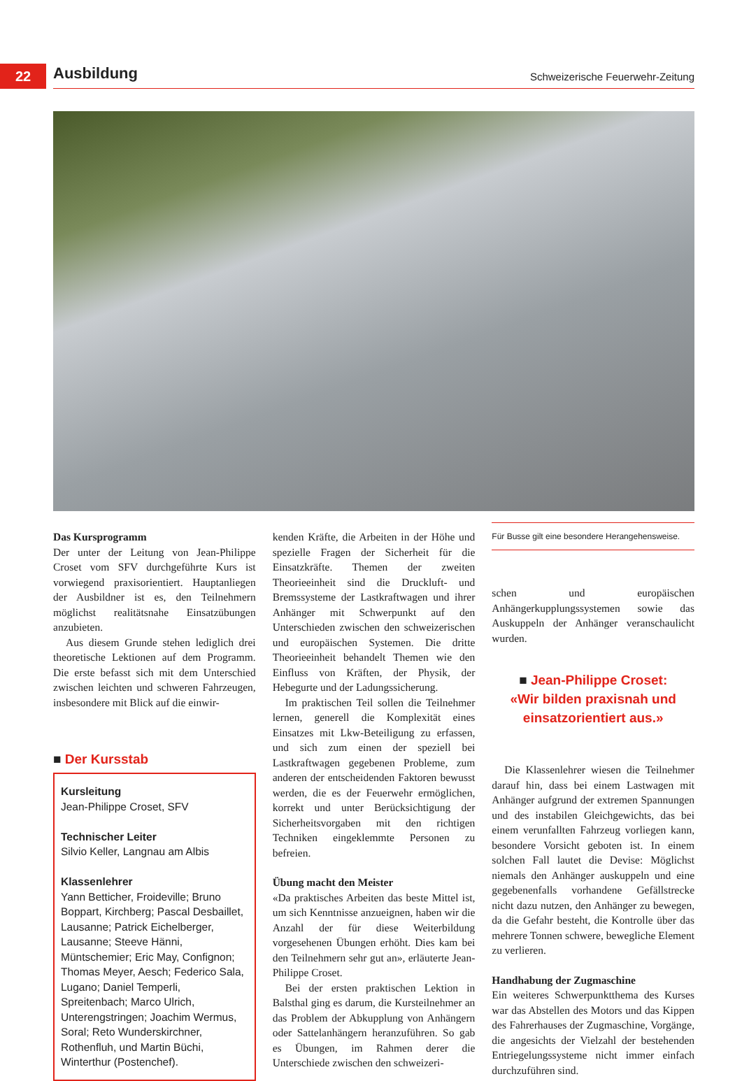22
Ausbildung Schweizerische Feuerwehr-Zeitung
Das Kursprogramm
Der unter der Leitung von Jean-Philippe Croset vom SFV durchgeführte Kurs ist vorwiegend praxisorientiert. Hauptanliegen der Ausbildner ist es, den Teilnehmern möglichst realitätsnahe Einsatzübungen anzubieten.
Aus diesem Grunde stehen lediglich drei theoretische Lektionen auf dem Programm. Die erste befasst sich mit dem Unterschied zwischen leichten und schweren Fahrzeugen, insbesondere mit Blick auf die einwir-
■ Der Kursstab
Kursleitung
Jean-Philippe Croset, SFV
Technischer Leiter
Silvio Keller, Langnau am Albis
Klassenlehrer
Yann Betticher, Froideville; Bruno Boppart, Kirchberg; Pascal Desbaillet, Lausanne; Patrick Eichelberger, Lausanne; Steeve Hänni, Müntschemier; Eric May, Confignon; Thomas Meyer, Aesch; Federico Sala, Lugano; Daniel Temperli, Spreitenbach; Marco Ulrich, Unterengstringen; Joachim Wermus, Soral; Reto Wunderskirchner, Rothenfluh, und Martin Büchi, Winterthur (Postenchef).
kenden Kräfte, die Arbeiten in der Höhe und spezielle Fragen der Sicherheit für die Einsatzkräfte. Themen der zweiten Theorieeinheit sind die Druckluft- und Bremssysteme der Lastkraftwagen und ihrer Anhänger mit Schwerpunkt auf den Unterschieden zwischen den schweizerischen und europäischen Systemen. Die dritte Theorieeinheit behandelt Themen wie den Einfluss von Kräften, der Physik, der Hebegurte und der Ladungssicherung.
Im praktischen Teil sollen die Teilnehmer lernen, generell die Komplexität eines Einsatzes mit Lkw-Beteiligung zu erfassen, und sich zum einen der speziell bei Lastkraftwagen gegebenen Probleme, zum anderen der entscheidenden Faktoren bewusst werden, die es der Feuerwehr ermöglichen, korrekt und unter Berücksichtigung der Sicherheitsvorgaben mit den richtigen Techniken eingeklemmte Personen zu befreien.
Übung macht den Meister
«Da praktisches Arbeiten das beste Mittel ist, um sich Kenntnisse anzueignen, haben wir die Anzahl der für diese Weiterbildung vorgesehenen Übungen erhöht. Dies kam bei den Teilnehmern sehr gut an», erläuterte Jean-Philippe Croset.
Bei der ersten praktischen Lektion in Balsthal ging es darum, die Kursteilnehmer an das Problem der Abkupplung von Anhängern oder Sattelanhängern heranzuführen. So gab es Übungen, im Rahmen derer die Unterschiede zwischen den schweizeri-
Für Busse gilt eine besondere Herangehensweise.
schen und europäischen Anhängerkupplungssystemen sowie das Auskuppeln der Anhänger veranschaulicht wurden.
■ Jean-Philippe Croset:
«Wir bilden praxisnah und
einsatzorientiert aus.»
Die Klassenlehrer wiesen die Teilnehmer darauf hin, dass bei einem Lastwagen mit Anhänger aufgrund der extremen Spannungen und des instabilen Gleichgewichts, das bei einem verunfallten Fahrzeug vorliegen kann, besondere Vorsicht geboten ist. In einem solchen Fall lautet die Devise: Möglichst niemals den Anhänger auskuppeln und eine gegebenenfalls vorhandene Gefällstrecke nicht dazu nutzen, den Anhänger zu bewegen, da die Gefahr besteht, die Kontrolle über das mehrere Tonnen schwere, bewegliche Element zu verlieren.
Handhabung der Zugmaschine
Ein weiteres Schwerpunktthema des Kurses war das Abstellen des Motors und das Kippen des Fahrerhauses der Zugmaschine, Vorgänge, die angesichts der Vielzahl der bestehenden Entriegelungssysteme nicht immer einfach durchzuführen sind.